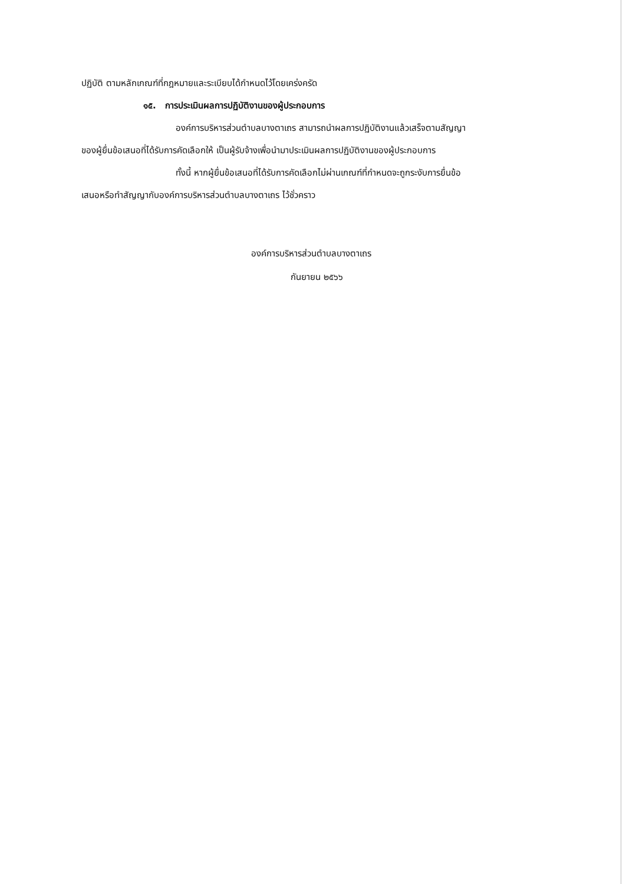ปฏิบัติ ตามหลักเกณฑ์ที่กฎหมายและระเบียบได้กำหนดไว้โดยเคร่งครัด
๑๕. การประเมินผลการปฏิบัติงานของผู้ประกอบการ
องค์การบริหารส่วนตำบลบางตาเถร สามารถนำผลการปฏิบัติงานแล้วเสร็จตามสัญญา
ของผู้ยื่นข้อเสนอที่ได้รับการคัดเลือกให้ เป็นผู้รับจ้างเพื่อนำมาประเมินผลการปฏิบัติงานของผู้ประกอบการ
ทั้งนี้ หากผู้ยื่นข้อเสนอที่ได้รับการคัดเลือกไม่ผ่านเกณฑ์ที่กำหนดจะถูกระงับการยื่นข้อ
เสนอหรือทำสัญญากับองค์การบริหารส่วนตำบลบางตาเถร ไว้ชั่วคราว
องค์การบริหารส่วนตำบลบางตาเถร
กันยายน ๒๕๖๖